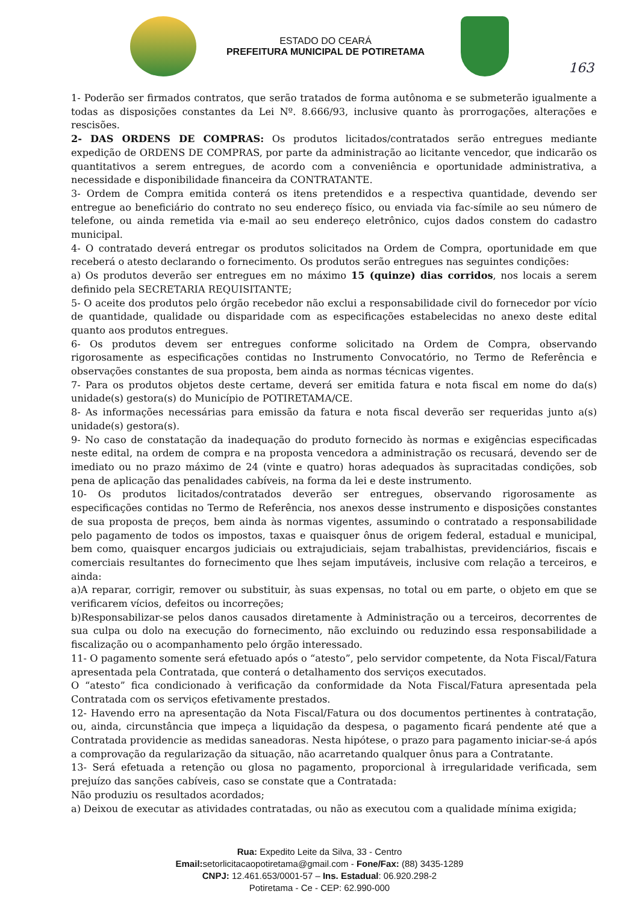ESTADO DO CEARÁ
PREFEITURA MUNICIPAL DE POTIRETAMA
163
1- Poderão ser firmados contratos, que serão tratados de forma autônoma e se submeterão igualmente a todas as disposições constantes da Lei Nº. 8.666/93, inclusive quanto às prorrogações, alterações e rescisões.
2- DAS ORDENS DE COMPRAS: Os produtos licitados/contratados serão entregues mediante expedição de ORDENS DE COMPRAS, por parte da administração ao licitante vencedor, que indicarão os quantitativos a serem entregues, de acordo com a conveniência e oportunidade administrativa, a necessidade e disponibilidade financeira da CONTRATANTE.
3- Ordem de Compra emitida conterá os itens pretendidos e a respectiva quantidade, devendo ser entregue ao beneficiário do contrato no seu endereço físico, ou enviada via fac-símile ao seu número de telefone, ou ainda remetida via e-mail ao seu endereço eletrônico, cujos dados constem do cadastro municipal.
4- O contratado deverá entregar os produtos solicitados na Ordem de Compra, oportunidade em que receberá o atesto declarando o fornecimento. Os produtos serão entregues nas seguintes condições:
a) Os produtos deverão ser entregues em no máximo 15 (quinze) dias corridos, nos locais a serem definido pela SECRETARIA REQUISITANTE;
5- O aceite dos produtos pelo órgão recebedor não exclui a responsabilidade civil do fornecedor por vício de quantidade, qualidade ou disparidade com as especificações estabelecidas no anexo deste edital quanto aos produtos entregues.
6- Os produtos devem ser entregues conforme solicitado na Ordem de Compra, observando rigorosamente as especificações contidas no Instrumento Convocatório, no Termo de Referência e observações constantes de sua proposta, bem ainda as normas técnicas vigentes.
7- Para os produtos objetos deste certame, deverá ser emitida fatura e nota fiscal em nome do da(s) unidade(s) gestora(s) do Município de POTIRETAMA/CE.
8- As informações necessárias para emissão da fatura e nota fiscal deverão ser requeridas junto a(s) unidade(s) gestora(s).
9- No caso de constatação da inadequação do produto fornecido às normas e exigências especificadas neste edital, na ordem de compra e na proposta vencedora a administração os recusará, devendo ser de imediato ou no prazo máximo de 24 (vinte e quatro) horas adequados às supracitadas condições, sob pena de aplicação das penalidades cabíveis, na forma da lei e deste instrumento.
10- Os produtos licitados/contratados deverão ser entregues, observando rigorosamente as especificações contidas no Termo de Referência, nos anexos desse instrumento e disposições constantes de sua proposta de preços, bem ainda às normas vigentes, assumindo o contratado a responsabilidade pelo pagamento de todos os impostos, taxas e quaisquer ônus de origem federal, estadual e municipal, bem como, quaisquer encargos judiciais ou extrajudiciais, sejam trabalhistas, previdenciários, fiscais e comerciais resultantes do fornecimento que lhes sejam imputáveis, inclusive com relação a terceiros, e ainda:
a)A reparar, corrigir, remover ou substituir, às suas expensas, no total ou em parte, o objeto em que se verificarem vícios, defeitos ou incorreções;
b)Responsabilizar-se pelos danos causados diretamente à Administração ou a terceiros, decorrentes de sua culpa ou dolo na execução do fornecimento, não excluindo ou reduzindo essa responsabilidade a fiscalização ou o acompanhamento pelo órgão interessado.
11- O pagamento somente será efetuado após o “atesto”, pelo servidor competente, da Nota Fiscal/Fatura apresentada pela Contratada, que conterá o detalhamento dos serviços executados.
O “atesto” fica condicionado à verificação da conformidade da Nota Fiscal/Fatura apresentada pela Contratada com os serviços efetivamente prestados.
12- Havendo erro na apresentação da Nota Fiscal/Fatura ou dos documentos pertinentes à contratação, ou, ainda, circunstância que impeça a liquidação da despesa, o pagamento ficará pendente até que a Contratada providencie as medidas saneadoras. Nesta hipótese, o prazo para pagamento iniciar-se-á após a comprovação da regularização da situação, não acarretando qualquer ônus para a Contratante.
13- Será efetuada a retenção ou glosa no pagamento, proporcional à irregularidade verificada, sem prejuízo das sanções cabíveis, caso se constate que a Contratada:
Não produziu os resultados acordados;
a) Deixou de executar as atividades contratadas, ou não as executou com a qualidade mínima exigida;
Rua: Expedito Leite da Silva, 33 - Centro
Email: setorlicitacaopotiretama@gmail.com - Fone/Fax: (88) 3435-1289
CNPJ: 12.461.653/0001-57 – Ins. Estadual: 06.920.298-2
Potiretama - Ce - CEP: 62.990-000